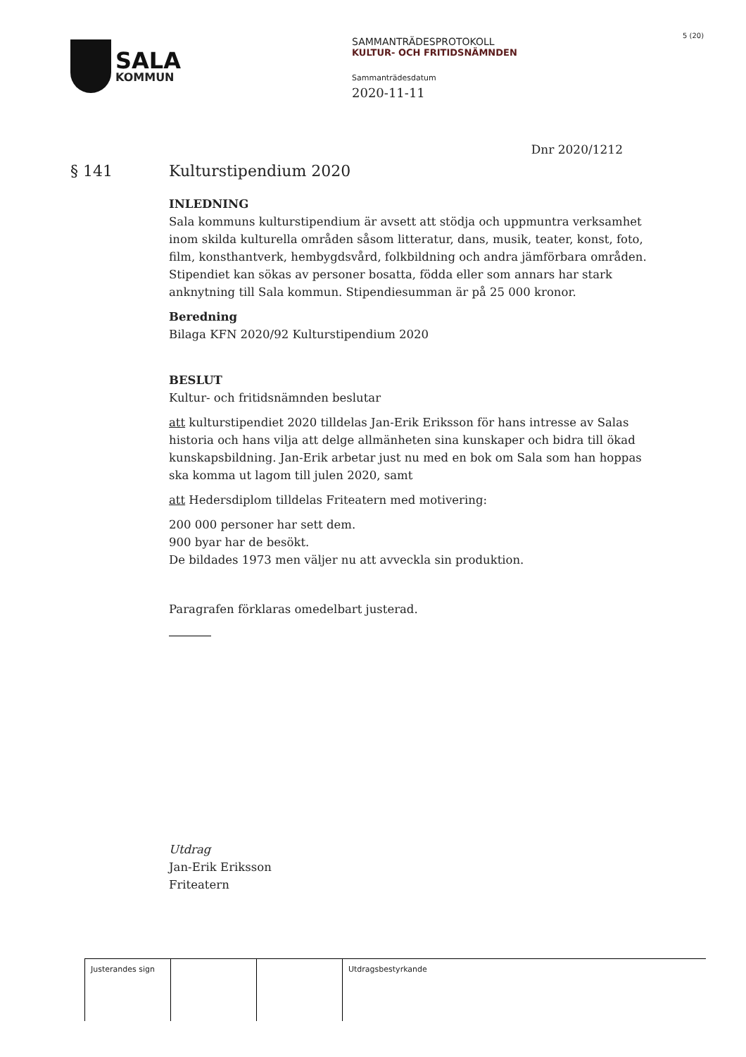SALA
KOMMUN
SAMMANTRÄDESPROTOKOLL
KULTUR- OCH FRITIDSNÄMNDEN
Sammanträdesdatum
2020-11-11
5 (20)
Dnr 2020/1212
§ 141 Kulturstipendium 2020
INLEDNING
Sala kommuns kulturstipendium är avsett att stödja och uppmuntra verksamhet inom skilda kulturella områden såsom litteratur, dans, musik, teater, konst, foto, film, konsthantverk, hembygdsvård, folkbildning och andra jämförbara områden. Stipendiet kan sökas av personer bosatta, födda eller som annars har stark anknytning till Sala kommun. Stipendiesumman är på 25 000 kronor.
Beredning
Bilaga KFN 2020/92 Kulturstipendium 2020
BESLUT
Kultur- och fritidsnämnden beslutar
att kulturstipendiet 2020 tilldelas Jan-Erik Eriksson för hans intresse av Salas historia och hans vilja att delge allmänheten sina kunskaper och bidra till ökad kunskapsbildning. Jan-Erik arbetar just nu med en bok om Sala som han hoppas ska komma ut lagom till julen 2020, samt
att Hedersdiplom tilldelas Friteatern med motivering:
200 000 personer har sett dem.
900 byar har de besökt.
De bildades 1973 men väljer nu att avveckla sin produktion.
Paragrafen förklaras omedelbart justerad.
Utdrag
Jan-Erik Eriksson
Friteatern
| Justerandes sign | | | Utdragsbestyrkande |